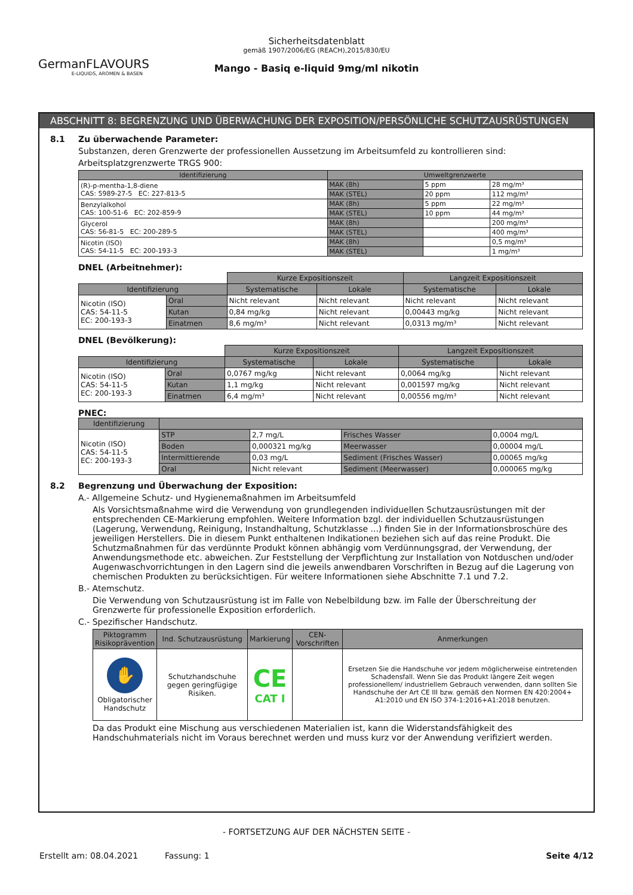GermanFLAVOURS
E-LIQUIDS, AROMEN & BASEN
Sicherheitsdatenblatt
gemäß 1907/2006/EG (REACH),2015/830/EU
Mango - Basiq e-liquid 9mg/ml nikotin
ABSCHNITT 8: BEGRENZUNG UND ÜBERWACHUNG DER EXPOSITION/PERSÖNLICHE SCHUTZAUSRÜSTUNGEN
8.1 Zu überwachende Parameter:
Substanzen, deren Grenzwerte der professionellen Aussetzung im Arbeitsumfeld zu kontrollieren sind:
Arbeitsplatzgrenzwerte TRGS 900:
| Identifizierung | Umweltgrenzwerte | | |
| --- | --- | --- | --- |
| (R)-p-mentha-1,8-diene CAS: 5989-27-5 EC: 227-813-5 | MAK (8h) | 5 ppm | 28 mg/m³ |
| | MAK (STEL) | 20 ppm | 112 mg/m³ |
| Benzylalkohol CAS: 100-51-6 EC: 202-859-9 | MAK (8h) | 5 ppm | 22 mg/m³ |
| | MAK (STEL) | 10 ppm | 44 mg/m³ |
| Glycerol CAS: 56-81-5 EC: 200-289-5 | MAK (8h) | | 200 mg/m³ |
| | MAK (STEL) | | 400 mg/m³ |
| Nicotin (ISO) CAS: 54-11-5 EC: 200-193-3 | MAK (8h) | | 0,5 mg/m³ |
| | MAK (STEL) | | 1 mg/m³ |
DNEL (Arbeitnehmer):
| | | Kurze Expositionszeit | | Langzeit Expositionszeit | |
| Identifizierung | | Systematische | Lokale | Systematische | Lokale |
| Nicotin (ISO) CAS: 54-11-5 EC: 200-193-3 | Oral | Nicht relevant | Nicht relevant | Nicht relevant | Nicht relevant |
| | Kutan | 0,84 mg/kg | Nicht relevant | 0,00443 mg/kg | Nicht relevant |
| | Einatmen | 8,6 mg/m³ | Nicht relevant | 0,0313 mg/m³ | Nicht relevant |
DNEL (Bevölkerung):
| | | Kurze Expositionszeit | | Langzeit Expositionszeit | |
| Identifizierung | | Systematische | Lokale | Systematische | Lokale |
| Nicotin (ISO) CAS: 54-11-5 EC: 200-193-3 | Oral | 0,0767 mg/kg | Nicht relevant | 0,0064 mg/kg | Nicht relevant |
| | Kutan | 1,1 mg/kg | Nicht relevant | 0,001597 mg/kg | Nicht relevant |
| | Einatmen | 6,4 mg/m³ | Nicht relevant | 0,00556 mg/m³ | Nicht relevant |
PNEC:
| Identifizierung | | | | |
| --- | --- | --- | --- | --- |
| Nicotin (ISO) CAS: 54-11-5 EC: 200-193-3 | STP | 2,7 mg/L | Frisches Wasser | 0,0004 mg/L |
| | Boden | 0,000321 mg/kg | Meerwasser | 0,00004 mg/L |
| | Intermittierende | 0,03 mg/L | Sediment (Frisches Wasser) | 0,00065 mg/kg |
| | Oral | Nicht relevant | Sediment (Meerwasser) | 0,000065 mg/kg |
8.2 Begrenzung und Überwachung der Exposition:
A.- Allgemeine Schutz- und Hygienemaßnahmen im Arbeitsumfeld
Als Vorsichtsmaßnahme wird die Verwendung von grundlegenden individuellen Schutzausrüstungen mit der entsprechenden CE-Markierung empfohlen. Weitere Information bzgl. der individuellen Schutzausrüstungen (Lagerung, Verwendung, Reinigung, Instandhaltung, Schutzklasse ...) finden Sie in der Informationsbroschüre des jeweiligen Herstellers. Die in diesem Punkt enthaltenen Indikationen beziehen sich auf das reine Produkt. Die Schutzmaßnahmen für das verdünnte Produkt können abhängig vom Verdünnungsgrad, der Verwendung, der Anwendungsmethode etc. abweichen. Zur Feststellung der Verpflichtung zur Installation von Notduschen und/oder Augenwaschvorrichtungen in den Lagern sind die jeweils anwendbaren Vorschriften in Bezug auf die Lagerung von chemischen Produkten zu berücksichtigen. Für weitere Informationen siehe Abschnitte 7.1 und 7.2.
B.- Atemschutz.
Die Verwendung von Schutzausrüstung ist im Falle von Nebelbildung bzw. im Falle der Überschreitung der Grenzwerte für professionelle Exposition erforderlich.
C.- Spezifischer Handschutz.
| Piktogramm Risikoprävention | Ind. Schutzausrüstung | Markierung | CEN-Vorschriften | Anmerkungen |
| --- | --- | --- | --- | --- |
| ✋ Obligatorischer Handschutz | Schutzhandschuhe gegen geringfügige Risiken. | CE CAT I | | Ersetzen Sie die Handschuhe vor jedem möglicherweise eintretenden Schadensfall. Wenn Sie das Produkt längere Zeit wegen professionellem/ industriellem Gebrauch verwenden, dann sollten Sie Handschuhe der Art CE III bzw. gemäß den Normen EN 420:2004+ A1:2010 und EN ISO 374-1:2016+A1:2018 benutzen. |
Da das Produkt eine Mischung aus verschiedenen Materialien ist, kann die Widerstandsfähigkeit des Handschuhmaterials nicht im Voraus berechnet werden und muss kurz vor der Anwendung verifiziert werden.
- FORTSETZUNG AUF DER NÄCHSTEN SEITE -
Erstellt am: 08.04.2021 Fassung: 1 Seite 4/12